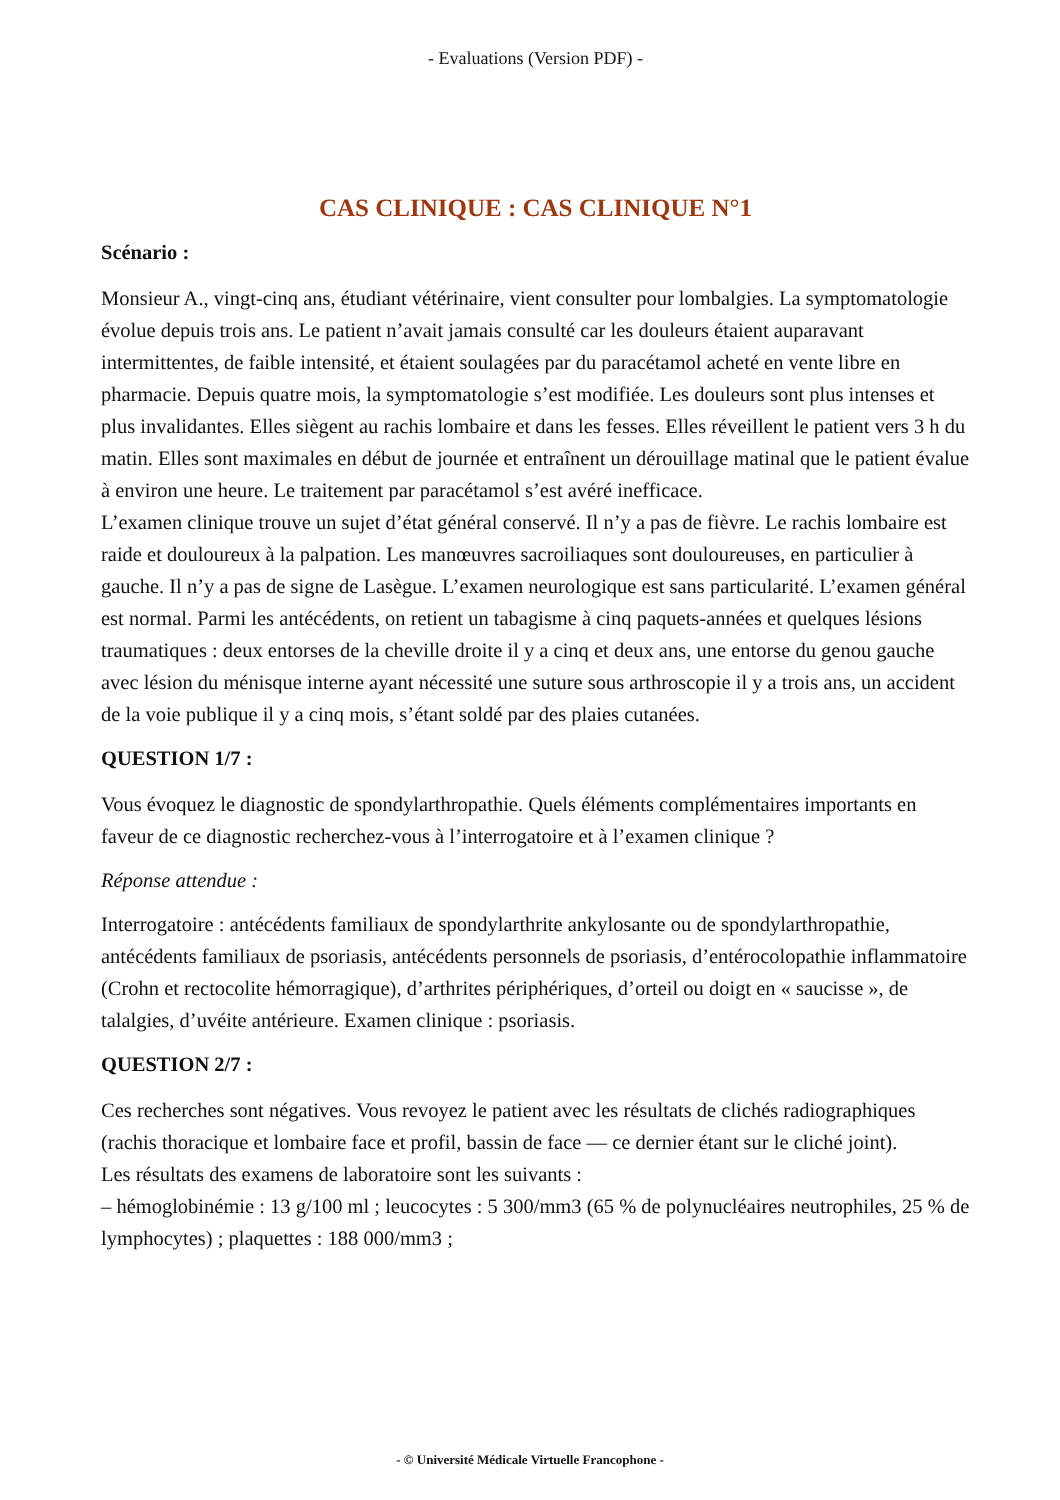- Evaluations (Version PDF) -
CAS CLINIQUE : CAS CLINIQUE N°1
Scénario :
Monsieur A., vingt-cinq ans, étudiant vétérinaire, vient consulter pour lombalgies. La symptomatologie évolue depuis trois ans. Le patient n’avait jamais consulté car les douleurs étaient auparavant intermittentes, de faible intensité, et étaient soulagées par du paracétamol acheté en vente libre en pharmacie. Depuis quatre mois, la symptomatologie s’est modifiée. Les douleurs sont plus intenses et plus invalidantes. Elles siègent au rachis lombaire et dans les fesses. Elles réveillent le patient vers 3 h du matin. Elles sont maximales en début de journée et entraînent un dérouillage matinal que le patient évalue à environ une heure. Le traitement par paracétamol s’est avéré inefficace.
L’examen clinique trouve un sujet d’état général conservé. Il n’y a pas de fièvre. Le rachis lombaire est raide et douloureux à la palpation. Les manœuvres sacroiliaques sont douloureuses, en particulier à gauche. Il n’y a pas de signe de Lasègue. L’examen neurologique est sans particularité. L’examen général est normal. Parmi les antécédents, on retient un tabagisme à cinq paquets-années et quelques lésions traumatiques : deux entorses de la cheville droite il y a cinq et deux ans, une entorse du genou gauche avec lésion du ménisque interne ayant nécessité une suture sous arthroscopie il y a trois ans, un accident de la voie publique il y a cinq mois, s’étant soldé par des plaies cutanées.
QUESTION 1/7 :
Vous évoquez le diagnostic de spondylarthropathie. Quels éléments complémentaires importants en faveur de ce diagnostic recherchez-vous à l’interrogatoire et à l’examen clinique ?
Réponse attendue :
Interrogatoire : antécédents familiaux de spondylarthrite ankylosante ou de spondylarthropathie, antécédents familiaux de psoriasis, antécédents personnels de psoriasis, d’entérocolopathie inflammatoire (Crohn et rectocolite hémorragique), d’arthrites périphériques, d’orteil ou doigt en « saucisse », de talalgies, d’uvéite antérieure. Examen clinique : psoriasis.
QUESTION 2/7 :
Ces recherches sont négatives. Vous revoyez le patient avec les résultats de clichés radiographiques (rachis thoracique et lombaire face et profil, bassin de face — ce dernier étant sur le cliché joint).
Les résultats des examens de laboratoire sont les suivants :
– hémoglobinémie : 13 g/100 ml ; leucocytes : 5 300/mm3 (65 % de polynucléaires neutrophiles, 25 % de lymphocytes) ; plaquettes : 188 000/mm3 ;
- © Université Médicale Virtuelle Francophone -